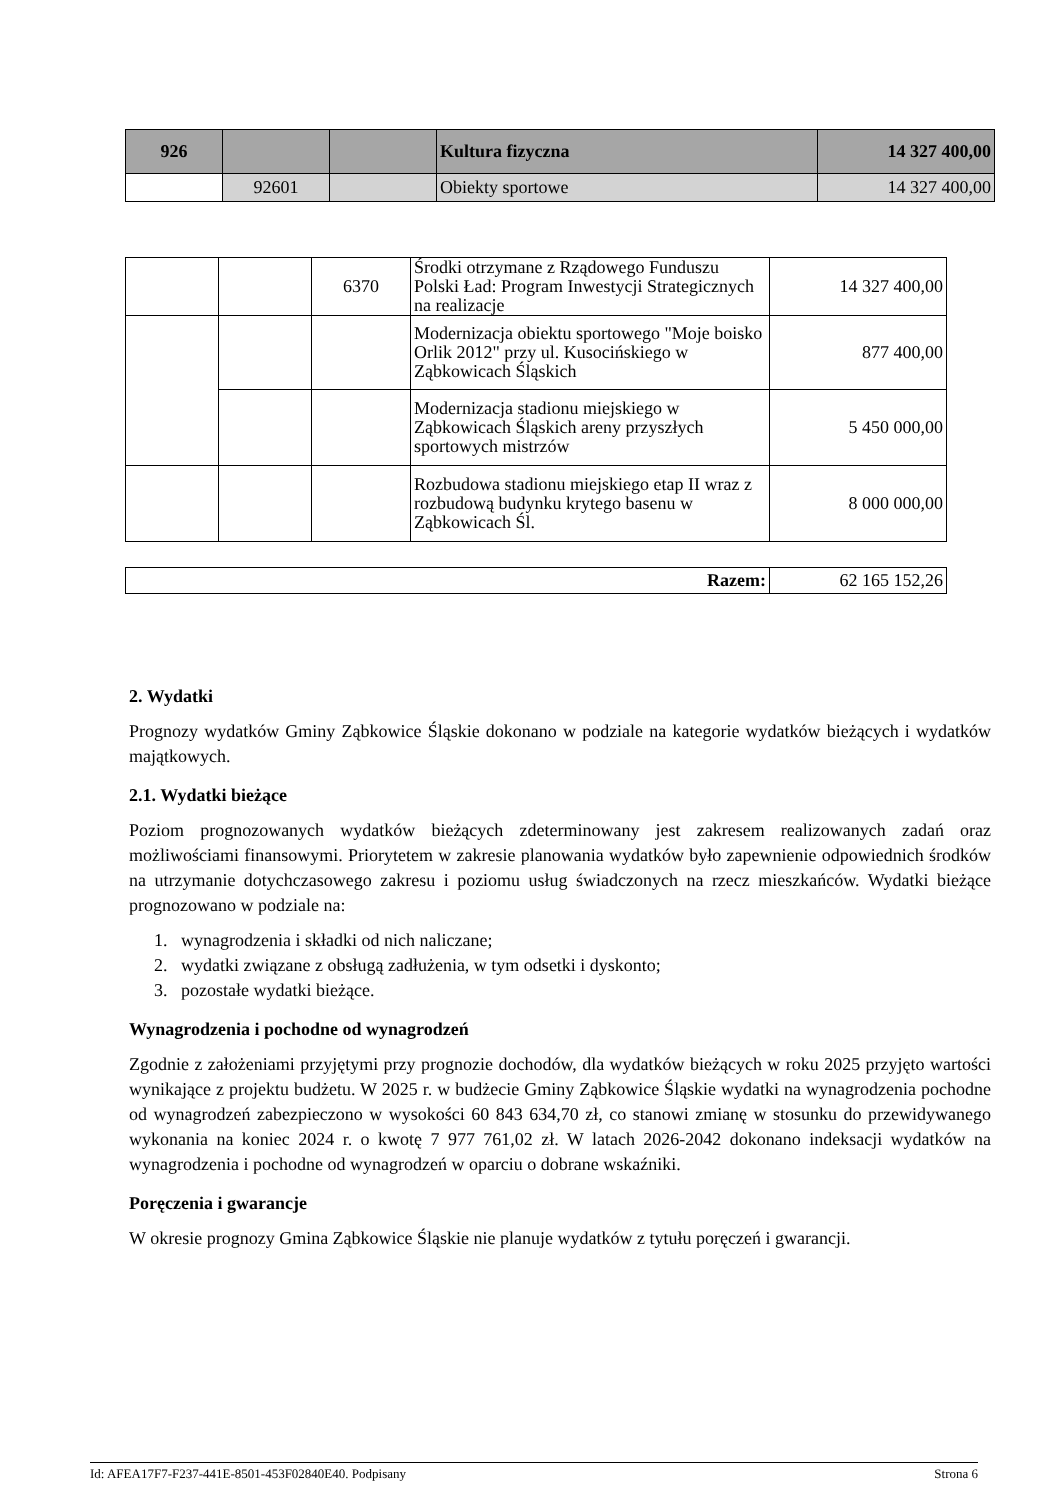| 926 | | | Kultura fizyczna | 14 327 400,00 |
| | 92601 | | Obiekty sportowe | 14 327 400,00 |
| | | 6370 | Środki otrzymane z Rządowego Funduszu Polski Ład: Program Inwestycji Strategicznych na realizacje | 14 327 400,00 |
| | | | Modernizacja obiektu sportowego "Moje boisko Orlik 2012" przy ul. Kusocińskiego w Ząbkowicach Śląskich | 877 400,00 |
| | | | Modernizacja stadionu miejskiego w Ząbkowicach Śląskich areny przyszłych sportowych mistrzów | 5 450 000,00 |
| | | | Rozbudowa stadionu miejskiego etap II wraz z rozbudową budynku krytego basenu w Ząbkowicach Śl. | 8 000 000,00 |
| Razem: | 62 165 152,26 |
2. Wydatki
Prognozy wydatków Gminy Ząbkowice Śląskie dokonano w podziale na kategorie wydatków bieżących i wydatków majątkowych.
2.1. Wydatki bieżące
Poziom prognozowanych wydatków bieżących zdeterminowany jest zakresem realizowanych zadań oraz możliwościami finansowymi. Priorytetem w zakresie planowania wydatków było zapewnienie odpowiednich środków na utrzymanie dotychczasowego zakresu i poziomu usług świadczonych na rzecz mieszkańców. Wydatki bieżące prognozowano w podziale na:
1. wynagrodzenia i składki od nich naliczane;
2. wydatki związane z obsługą zadłużenia, w tym odsetki i dyskonto;
3. pozostałe wydatki bieżące.
Wynagrodzenia i pochodne od wynagrodzeń
Zgodnie z założeniami przyjętymi przy prognozie dochodów, dla wydatków bieżących w roku 2025 przyjęto wartości wynikające z projektu budżetu. W 2025 r. w budżecie Gminy Ząbkowice Śląskie wydatki na wynagrodzenia pochodne od wynagrodzeń zabezpieczono w wysokości 60 843 634,70 zł, co stanowi zmianę w stosunku do przewidywanego wykonania na koniec 2024 r. o kwotę 7 977 761,02 zł. W latach 2026-2042 dokonano indeksacji wydatków na wynagrodzenia i pochodne od wynagrodzeń w oparciu o dobrane wskaźniki.
Poręczenia i gwarancje
W okresie prognozy Gmina Ząbkowice Śląskie nie planuje wydatków z tytułu poręczeń i gwarancji.
Id: AFEA17F7-F237-441E-8501-453F02840E40. Podpisany Strona 6